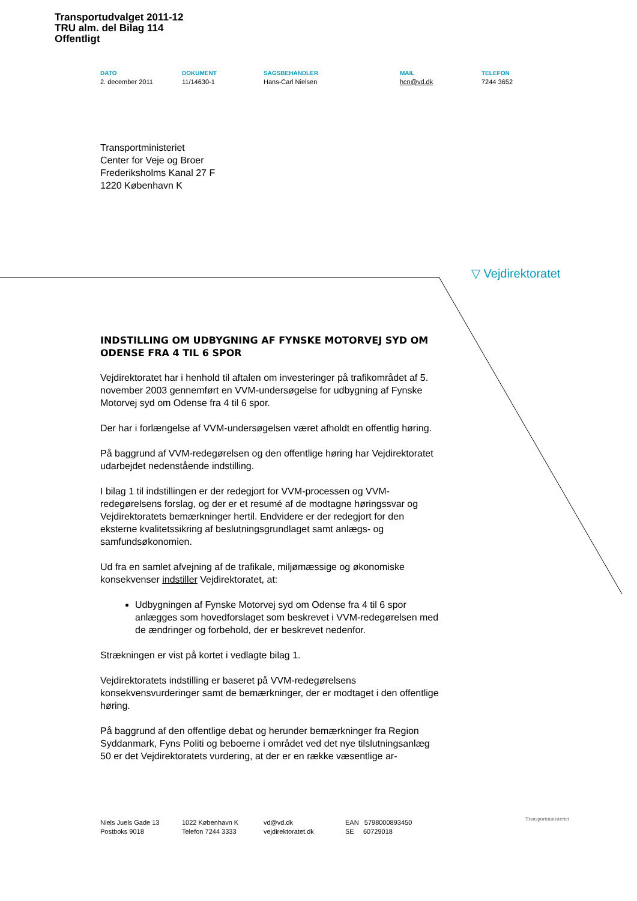Transportudvalget 2011-12
TRU alm. del Bilag 114
Offentligt
DATO
2. december 2011
DOKUMENT
11/14630-1
SAGSBEHANDLER
Hans-Carl Nielsen
MAIL
hcn@vd.dk
TELEFON
7244 3652
Transportministeriet
Center for Veje og Broer
Frederiksholms Kanal 27 F
1220 København K
▽ Vejdirektoratet
INDSTILLING OM UDBYGNING AF FYNSKE MOTORVEJ SYD OM ODENSE FRA 4 TIL 6 SPOR
Vejdirektoratet har i henhold til aftalen om investeringer på trafikområdet af 5. november 2003 gennemført en VVM-undersøgelse for udbygning af Fynske Motorvej syd om Odense fra 4 til 6 spor.
Der har i forlængelse af VVM-undersøgelsen været afholdt en offentlig høring.
På baggrund af VVM-redegørelsen og den offentlige høring har Vejdirektoratet udarbejdet nedenstående indstilling.
I bilag 1 til indstillingen er der redegjort for VVM-processen og VVM-redegørelsens forslag, og der er et resumé af de modtagne høringssvar og Vejdirektoratets bemærkninger hertil. Endvidere er der redegjort for den eksterne kvalitetssikring af beslutningsgrundlaget samt anlægs- og samfundsøkonomien.
Ud fra en samlet afvejning af de trafikale, miljømæssige og økonomiske konsekvenser indstiller Vejdirektoratet, at:
Udbygningen af Fynske Motorvej syd om Odense fra 4 til 6 spor anlægges som hovedforslaget som beskrevet i VVM-redegørelsen med de ændringer og forbehold, der er beskrevet nedenfor.
Strækningen er vist på kortet i vedlagte bilag 1.
Vejdirektoratets indstilling er baseret på VVM-redegørelsens konsekvensvurderinger samt de bemærkninger, der er modtaget i den offentlige høring.
På baggrund af den offentlige debat og herunder bemærkninger fra Region Syddanmark, Fyns Politi og beboerne i området ved det nye tilslutningsanlæg 50 er det Vejdirektoratets vurdering, at der er en række væsentlige ar-
Niels Juels Gade 13
Postboks 9018
1022 København K
Telefon 7244 3333
vd@vd.dk
vejdirektoratet.dk
EAN 5798000893450
SE 60729018
Transportministeriet